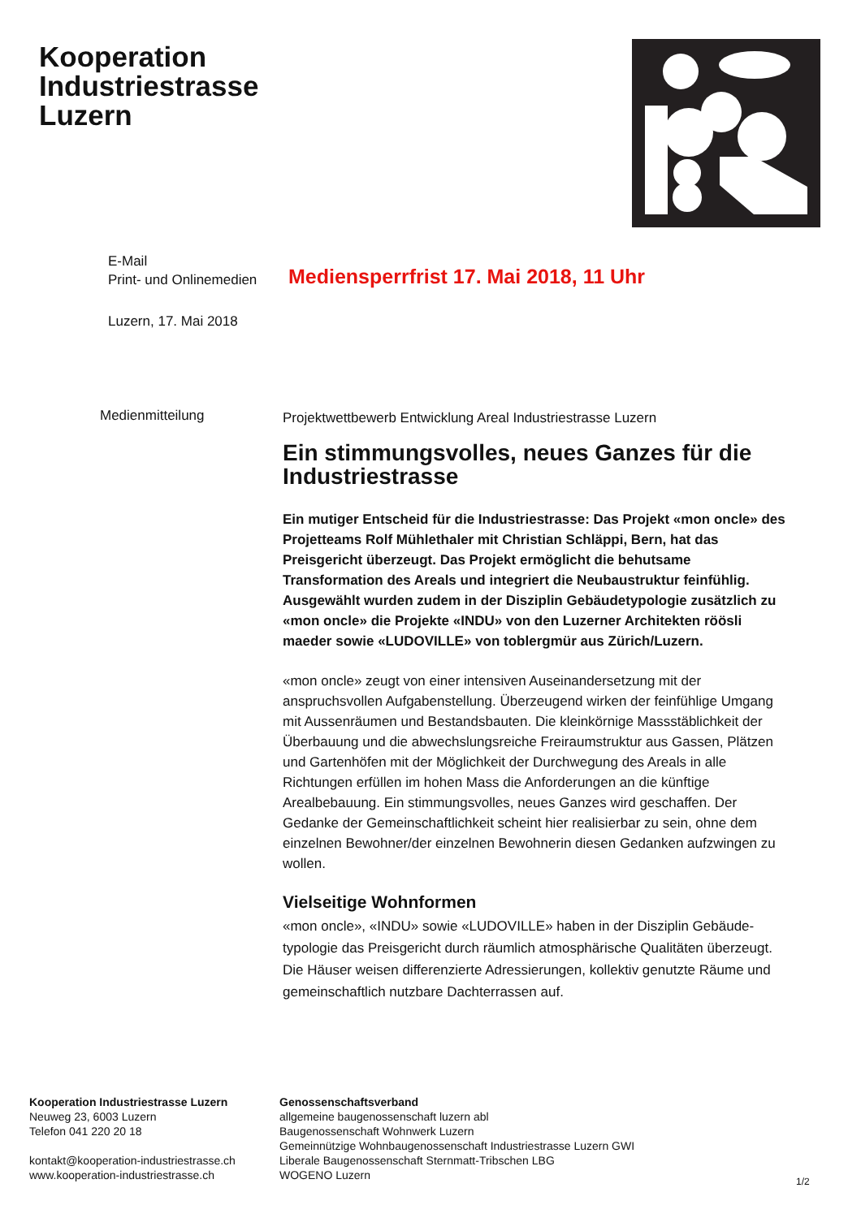Kooperation
Industriestrasse
Luzern
E-Mail
Print- und Onlinemedien
Mediensperrfrist 17. Mai 2018, 11 Uhr
Luzern, 17. Mai 2018
Medienmitteilung
Projektwettbewerb Entwicklung Areal Industriestrasse Luzern
Ein stimmungsvolles, neues Ganzes für die Industriestrasse
Ein mutiger Entscheid für die Industriestrasse: Das Projekt «mon oncle» des Projetteams Rolf Mühlethaler mit Christian Schläppi, Bern, hat das Preisgericht überzeugt. Das Projekt ermöglicht die behutsame Transformation des Areals und integriert die Neubaustruktur feinfühlig. Ausgewählt wurden zudem in der Disziplin Gebäudetypologie zusätzlich zu «mon oncle» die Projekte «INDU» von den Luzerner Architekten röösli maeder sowie «LUDOVILLE» von toblergmür aus Zürich/Luzern.
«mon oncle» zeugt von einer intensiven Auseinandersetzung mit der anspruchsvollen Aufgabenstellung. Überzeugend wirken der feinfühlige Umgang mit Aussenräumen und Bestandsbauten. Die kleinkörnige Massstäblichkeit der Überbauung und die abwechslungsreiche Freiraumstruktur aus Gassen, Plätzen und Gartenhöfen mit der Möglichkeit der Durchwegung des Areals in alle Richtungen erfüllen im hohen Mass die Anforderungen an die künftige Arealbebauung. Ein stimmungsvolles, neues Ganzes wird geschaffen. Der Gedanke der Gemeinschaftlichkeit scheint hier realisierbar zu sein, ohne dem einzelnen Bewohner/der einzelnen Bewohnerin diesen Gedanken aufzwingen zu wollen.
Vielseitige Wohnformen
«mon oncle», «INDU» sowie «LUDOVILLE» haben in der Disziplin Gebäude-typologie das Preisgericht durch räumlich atmosphärische Qualitäten überzeugt. Die Häuser weisen differenzierte Adressierungen, kollektiv genutzte Räume und gemeinschaftlich nutzbare Dachterrassen auf.
Kooperation Industriestrasse Luzern
Neuweg 23, 6003 Luzern
Telefon 041 220 20 18
kontakt@kooperation-industriestrasse.ch
www.kooperation-industriestrasse.ch
Genossenschaftsverband
allgemeine baugenossenschaft luzern abl
Baugenossenschaft Wohnwerk Luzern
Gemeinnützige Wohnbaugenossenschaft Industriestrasse Luzern GWI
Liberale Baugenossenschaft Sternmatt-Tribschen LBG
WOGENO Luzern
1/2